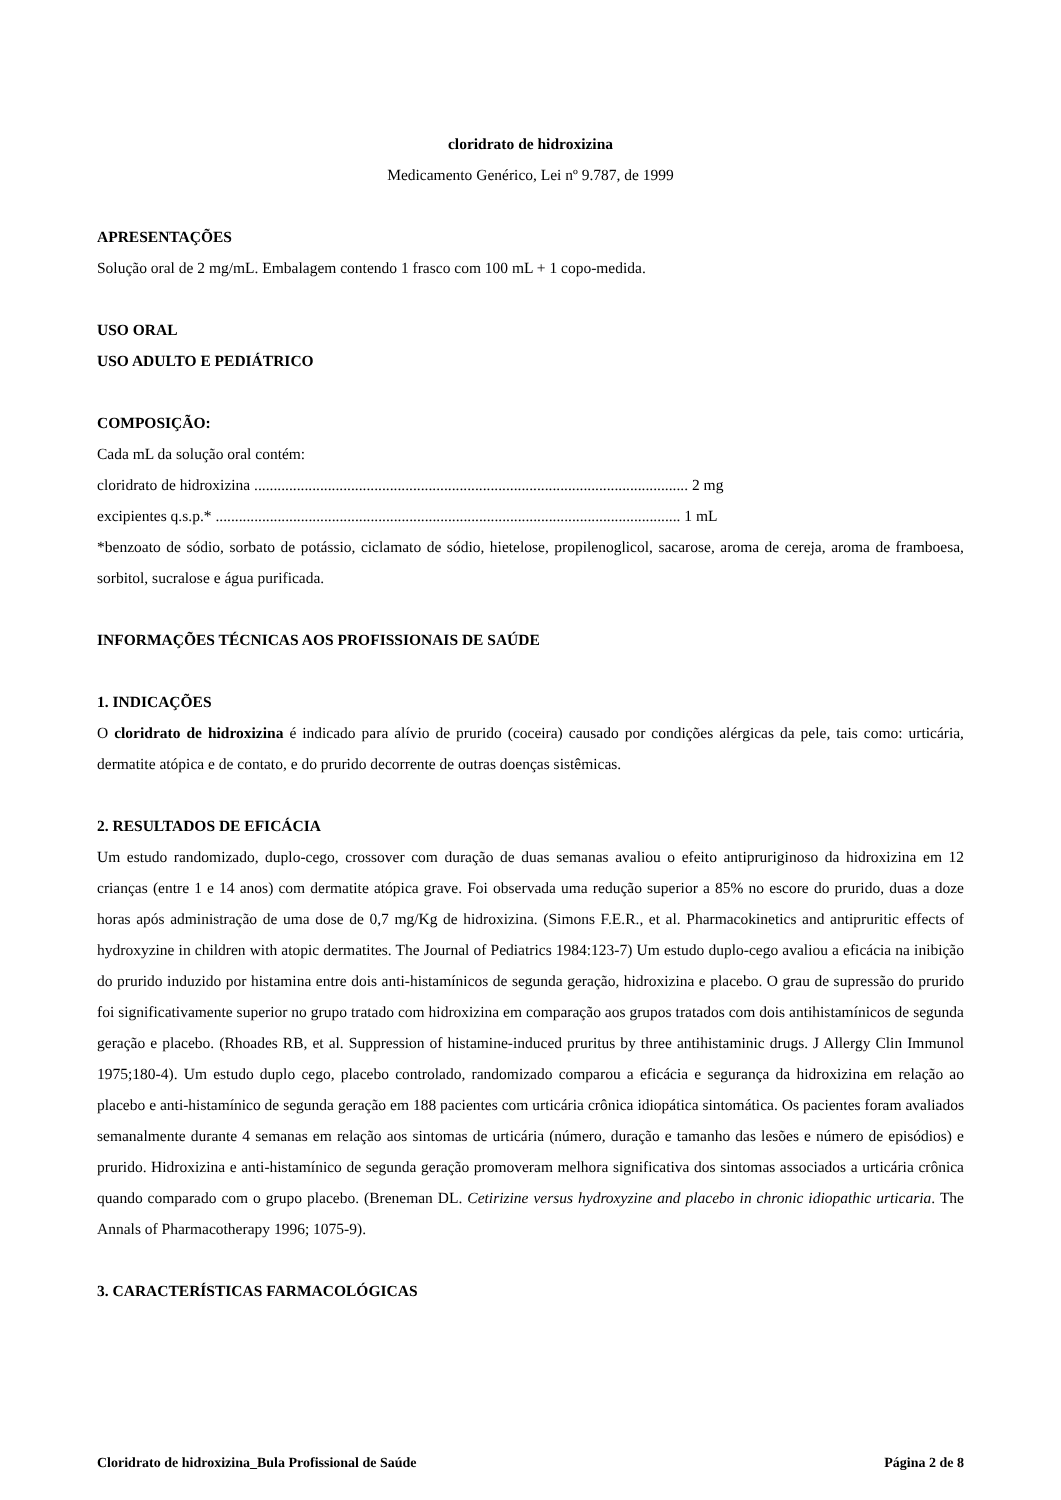cloridrato de hidroxizina
Medicamento Genérico, Lei nº 9.787, de 1999
APRESENTAÇÕES
Solução oral de 2 mg/mL. Embalagem contendo 1 frasco com 100 mL + 1 copo-medida.
USO ORAL
USO ADULTO E PEDIÁTRICO
COMPOSIÇÃO:
Cada mL da solução oral contém:
cloridrato de hidroxizina ................................................................................................................ 2 mg
excipientes q.s.p.* ........................................................................................................................ 1 mL
*benzoato de sódio, sorbato de potássio, ciclamato de sódio, hietelose, propilenoglicol, sacarose, aroma de cereja, aroma de framboesa, sorbitol, sucralose e água purificada.
INFORMAÇÕES TÉCNICAS AOS PROFISSIONAIS DE SAÚDE
1. INDICAÇÕES
O cloridrato de hidroxizina é indicado para alívio de prurido (coceira) causado por condições alérgicas da pele, tais como: urticária, dermatite atópica e de contato, e do prurido decorrente de outras doenças sistêmicas.
2. RESULTADOS DE EFICÁCIA
Um estudo randomizado, duplo-cego, crossover com duração de duas semanas avaliou o efeito antipruriginoso da hidroxizina em 12 crianças (entre 1 e 14 anos) com dermatite atópica grave. Foi observada uma redução superior a 85% no escore do prurido, duas a doze horas após administração de uma dose de 0,7 mg/Kg de hidroxizina. (Simons F.E.R., et al. Pharmacokinetics and antipruritic effects of hydroxyzine in children with atopic dermatites. The Journal of Pediatrics 1984:123-7) Um estudo duplo-cego avaliou a eficácia na inibição do prurido induzido por histamina entre dois anti-histamínicos de segunda geração, hidroxizina e placebo. O grau de supressão do prurido foi significativamente superior no grupo tratado com hidroxizina em comparação aos grupos tratados com dois antihistamínicos de segunda geração e placebo. (Rhoades RB, et al. Suppression of histamine-induced pruritus by three antihistaminic drugs. J Allergy Clin Immunol 1975;180-4). Um estudo duplo cego, placebo controlado, randomizado comparou a eficácia e segurança da hidroxizina em relação ao placebo e anti-histamínico de segunda geração em 188 pacientes com urticária crônica idiopática sintomática. Os pacientes foram avaliados semanalmente durante 4 semanas em relação aos sintomas de urticária (número, duração e tamanho das lesões e número de episódios) e prurido. Hidroxizina e anti-histamínico de segunda geração promoveram melhora significativa dos sintomas associados a urticária crônica quando comparado com o grupo placebo. (Breneman DL. Cetirizine versus hydroxyzine and placebo in chronic idiopathic urticaria. The Annals of Pharmacotherapy 1996; 1075-9).
3. CARACTERÍSTICAS FARMACOLÓGICAS
Cloridrato de hidroxizina_Bula Profissional de Saúde Página 2 de 8